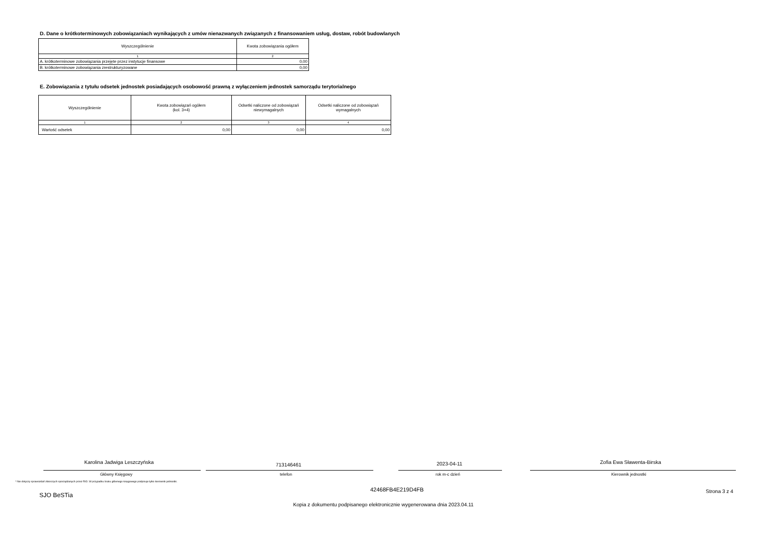D. Dane o krótkoterminowych zobowiązaniach wynikających z umów nienazwanych związanych z finansowaniem usług, dostaw, robót budowlanych
| Wyszczególnienie | Kwota zobowiązania ogółem |
| --- | --- |
| 1 | 2 |
| A. krótkoterminowe zobowiązania przejęte przez instytucje finansowe | 0,00 |
| B. krótkoterminowe zobowiązania zrestrukturyzowane | 0,00 |
E. Zobowiązania z tytułu odsetek jednostek posiadających osobowość prawną z wyłączeniem jednostek samorządu terytorialnego
| Wyszczególnienie | Kwota zobowiązań ogółem (kol. 3+4) | Odsetki naliczone od zobowiązań niewymagalnych | Odsetki naliczone od zobowiązań wymagalnych |
| --- | --- | --- | --- |
| 1 | 2 | 3 | 4 |
| Wartość odsetek | 0,00 | 0,00 | 0,00 |
Karolina Jadwiga Leszczyńska 713146461 2023-04-11 Zofia Ewa Sławenta-Birska
Główny Księgowy telefon rok m-c dzień Kierownik jednostki
* Nie dotyczy sprawozdań zbiorczych sporządzanych przez RIO. W przypadku braku głównego księgowego podpisuje tylko kierownik jednostki.
SJO BeSTia
42468FB4E219D4FB Strona 3 z 4
Kopia z dokumentu podpisanego elektronicznie wygenerowana dnia 2023.04.11